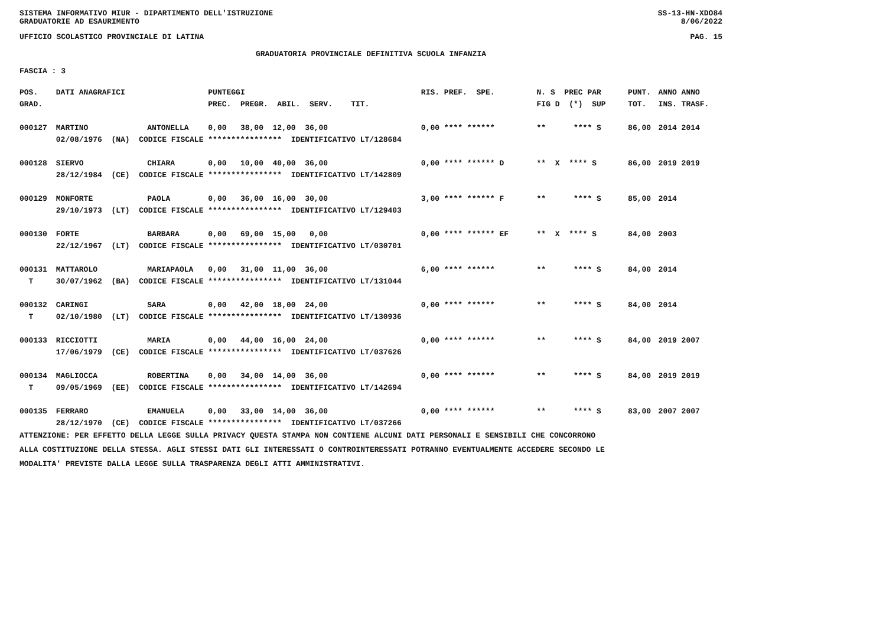SISTEMA INFORMATIVO MIUR - DIPARTIMENTO DELL'ISTRUZIONE SS-13-HN-XDO84
GRADUATORIE AD ESAURIMENTO 8/06/2022
UFFICIO SCOLASTICO PROVINCIALE DI LATINA PAG. 15
GRADUATORIA PROVINCIALE DEFINITIVA SCUOLA INFANZIA
FASCIA : 3
| POS. | DATI ANAGRAFICI | | PUNTEGGI | RIS. PREF. SPE. | N. S PREC PAR | PUNT. | ANNO ANNO |
| --- | --- | --- | --- | --- | --- | --- | --- |
| GRAD. | | | PREC. PREGR. ABIL. SERV. TIT. | | FIG D (*) SUP | TOT. | INS. TRASF. |
| 000127 | MARTINO | ANTONELLA | 0,00 38,00 12,00 36,00 | 0,00 **** ****** | ** **** S | 86,00 | 2014 2014 |
| | 02/08/1976 (NA) CODICE FISCALE **************** IDENTIFICATIVO LT/128684 | | | | | | |
| 000128 | SIERVO | CHIARA | 0,00 10,00 40,00 36,00 | 0,00 **** ****** D | ** X **** S | 86,00 | 2019 2019 |
| | 28/12/1984 (CE) CODICE FISCALE **************** IDENTIFICATIVO LT/142809 | | | | | | |
| 000129 | MONFORTE | PAOLA | 0,00 36,00 16,00 30,00 | 3,00 **** ****** F | ** **** S | 85,00 | 2014 |
| | 29/10/1973 (LT) CODICE FISCALE **************** IDENTIFICATIVO LT/129403 | | | | | | |
| 000130 | FORTE | BARBARA | 0,00 69,00 15,00 0,00 | 0,00 **** ****** EF | ** X **** S | 84,00 | 2003 |
| | 22/12/1967 (LT) CODICE FISCALE **************** IDENTIFICATIVO LT/030701 | | | | | | |
| 000131 | MATTAROLO | MARIAPAOLA | 0,00 31,00 11,00 36,00 | 6,00 **** ****** | ** **** S | 84,00 | 2014 |
| T | 30/07/1962 (BA) CODICE FISCALE **************** IDENTIFICATIVO LT/131044 | | | | | | |
| 000132 | CARINGI | SARA | 0,00 42,00 18,00 24,00 | 0,00 **** ****** | ** **** S | 84,00 | 2014 |
| T | 02/10/1980 (LT) CODICE FISCALE **************** IDENTIFICATIVO LT/130936 | | | | | | |
| 000133 | RICCIOTTI | MARIA | 0,00 44,00 16,00 24,00 | 0,00 **** ****** | ** **** S | 84,00 | 2019 2007 |
| | 17/06/1979 (CE) CODICE FISCALE **************** IDENTIFICATIVO LT/037626 | | | | | | |
| 000134 | MAGLIOCCA | ROBERTINA | 0,00 34,00 14,00 36,00 | 0,00 **** ****** | ** **** S | 84,00 | 2019 2019 |
| T | 09/05/1969 (EE) CODICE FISCALE **************** IDENTIFICATIVO LT/142694 | | | | | | |
| 000135 | FERRARO | EMANUELA | 0,00 33,00 14,00 36,00 | 0,00 **** ****** | ** **** S | 83,00 | 2007 2007 |
| | 28/12/1970 (CE) CODICE FISCALE **************** IDENTIFICATIVO LT/037266 | | | | | | |
ATTENZIONE: PER EFFETTO DELLA LEGGE SULLA PRIVACY QUESTA STAMPA NON CONTIENE ALCUNI DATI PERSONALI E SENSIBILI CHE CONCORRONO
ALLA COSTITUZIONE DELLA STESSA. AGLI STESSI DATI GLI INTERESSATI O CONTROINTERESSATI POTRANNO EVENTUALMENTE ACCEDERE SECONDO LE
MODALITA' PREVISTE DALLA LEGGE SULLA TRASPARENZA DEGLI ATTI AMMINISTRATIVI.